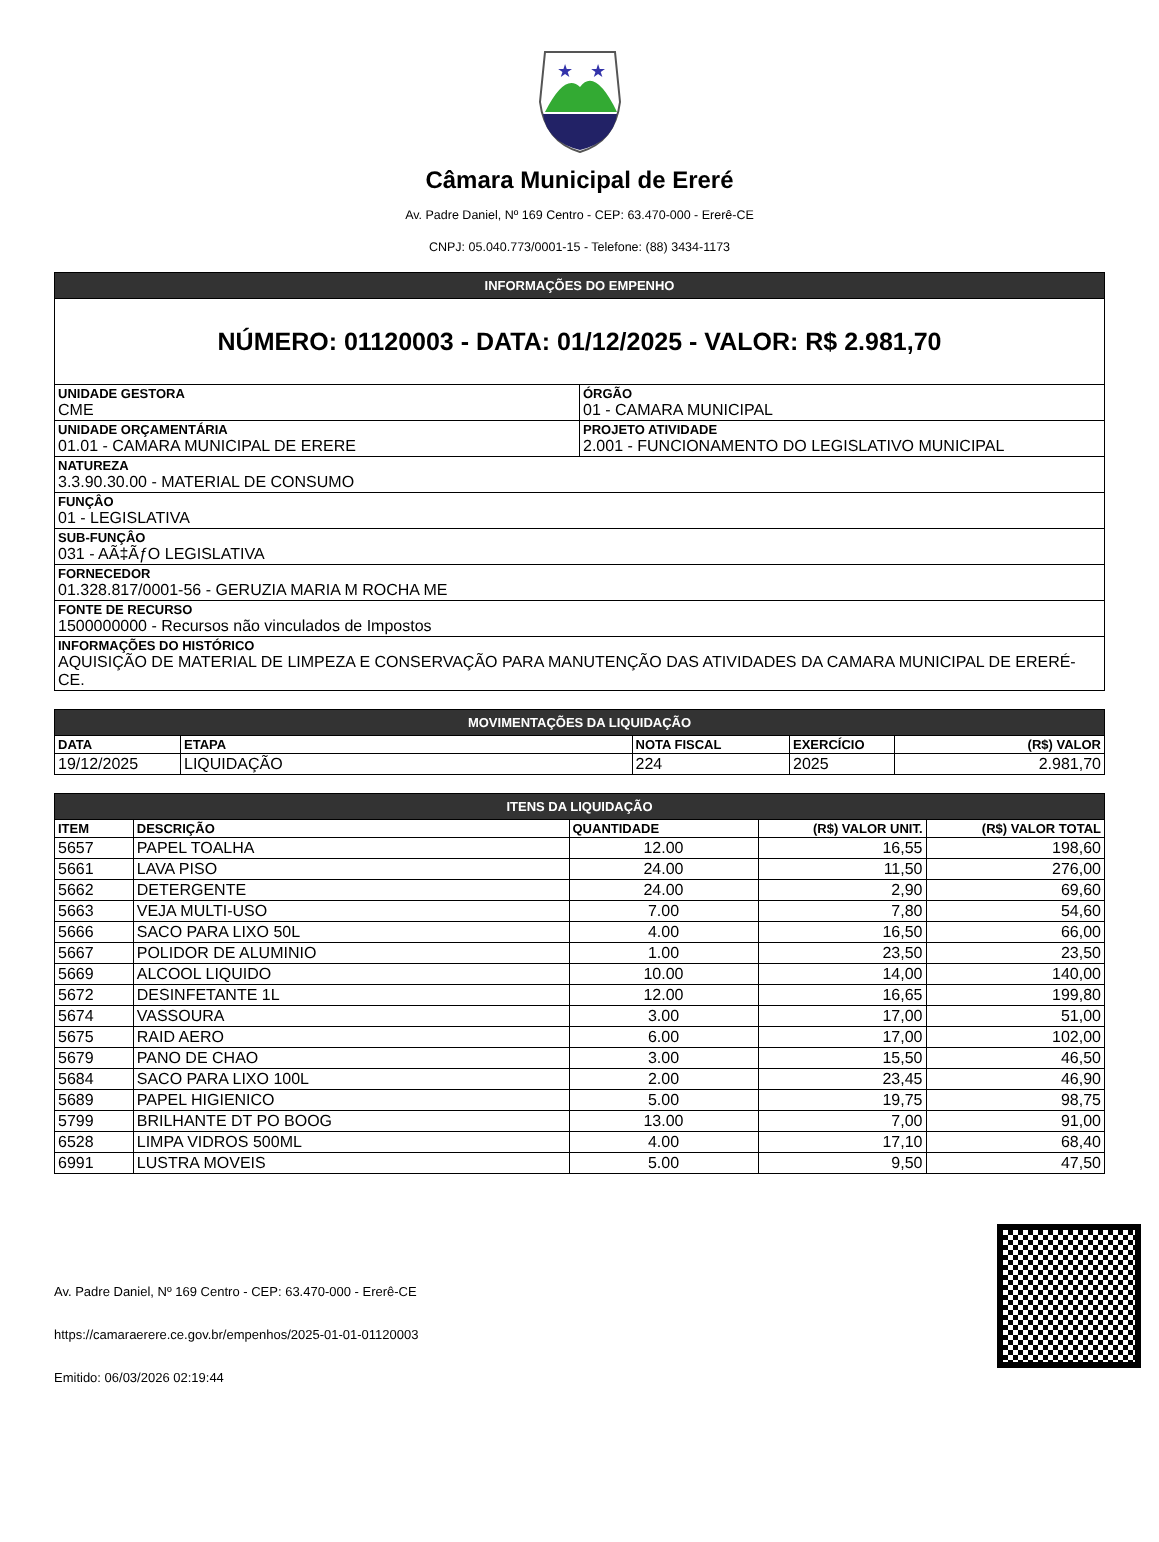★
★
Câmara Municipal de Ereré
Av. Padre Daniel, Nº 169 Centro - CEP: 63.470-000 - Ererê-CE
CNPJ: 05.040.773/0001-15 - Telefone: (88) 3434-1173
| INFORMAÇÕES DO EMPENHO | |
| NÚMERO: 01120003 - DATA: 01/12/2025 - VALOR: R$ 2.981,70 | |
| UNIDADE GESTORA CME | ÓRGÃO 01 - CAMARA MUNICIPAL |
| UNIDADE ORÇAMENTÁRIA 01.01 - CAMARA MUNICIPAL DE ERERE | PROJETO ATIVIDADE 2.001 - FUNCIONAMENTO DO LEGISLATIVO MUNICIPAL |
| NATUREZA 3.3.90.30.00 - MATERIAL DE CONSUMO | |
| FUNÇÂO 01 - LEGISLATIVA | |
| SUB-FUNÇÂO 031 - AÃ‡ÃƒO LEGISLATIVA | |
| FORNECEDOR 01.328.817/0001-56 - GERUZIA MARIA M ROCHA ME | |
| FONTE DE RECURSO 1500000000 - Recursos não vinculados de Impostos | |
| INFORMAÇÕES DO HISTÓRICO AQUISIÇÃO DE MATERIAL DE LIMPEZA E CONSERVAÇÃO PARA MANUTENÇÃO DAS ATIVIDADES DA CAMARA MUNICIPAL DE ERERÉ-CE. | |
| MOVIMENTAÇÕES DA LIQUIDAÇÃO | | | | |
| DATA | ETAPA | NOTA FISCAL | EXERCÍCIO | (R$) VALOR |
| 19/12/2025 | LIQUIDAÇÃO | 224 | 2025 | 2.981,70 |
| ITENS DA LIQUIDAÇÃO | | | | |
| ITEM | DESCRIÇÃO | QUANTIDADE | (R$) VALOR UNIT. | (R$) VALOR TOTAL |
| 5657 | PAPEL TOALHA | 12.00 | 16,55 | 198,60 |
| 5661 | LAVA PISO | 24.00 | 11,50 | 276,00 |
| 5662 | DETERGENTE | 24.00 | 2,90 | 69,60 |
| 5663 | VEJA MULTI-USO | 7.00 | 7,80 | 54,60 |
| 5666 | SACO PARA LIXO 50L | 4.00 | 16,50 | 66,00 |
| 5667 | POLIDOR DE ALUMINIO | 1.00 | 23,50 | 23,50 |
| 5669 | ALCOOL LIQUIDO | 10.00 | 14,00 | 140,00 |
| 5672 | DESINFETANTE 1L | 12.00 | 16,65 | 199,80 |
| 5674 | VASSOURA | 3.00 | 17,00 | 51,00 |
| 5675 | RAID AERO | 6.00 | 17,00 | 102,00 |
| 5679 | PANO DE CHAO | 3.00 | 15,50 | 46,50 |
| 5684 | SACO PARA LIXO 100L | 2.00 | 23,45 | 46,90 |
| 5689 | PAPEL HIGIENICO | 5.00 | 19,75 | 98,75 |
| 5799 | BRILHANTE DT PO BOOG | 13.00 | 7,00 | 91,00 |
| 6528 | LIMPA VIDROS 500ML | 4.00 | 17,10 | 68,40 |
| 6991 | LUSTRA MOVEIS | 5.00 | 9,50 | 47,50 |
Av. Padre Daniel, Nº 169 Centro - CEP: 63.470-000 - Ererê-CE
https://camaraerere.ce.gov.br/empenhos/2025-01-01-01120003
Emitido: 06/03/2026 02:19:44